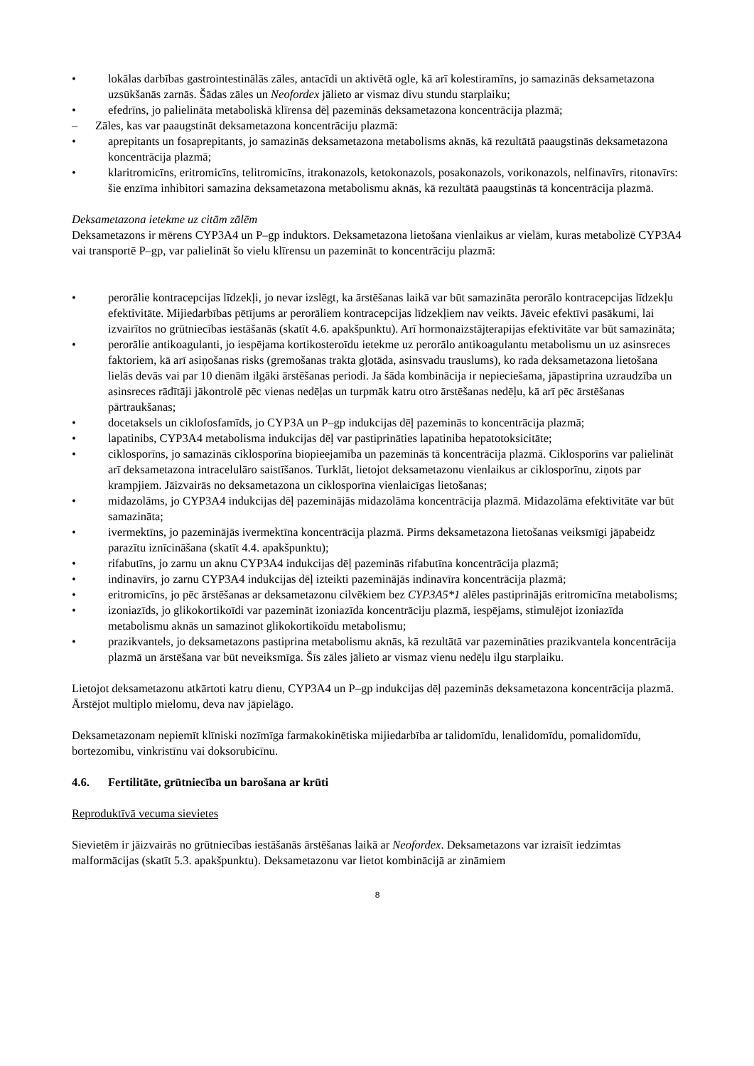• lokālas darbības gastrointestinālās zāles, antacīdi un aktivētā ogle, kā arī kolestiramīns, jo samazinās deksametazona uzsūkšanās zarnās. Šādas zāles un Neofordex jālieto ar vismaz divu stundu starplaiku;
• efedrīns, jo palielināta metaboliskā klīrensa dēļ pazeminās deksametazona koncentrācija plazmā;
– Zāles, kas var paaugstināt deksametazona koncentrāciju plazmā:
• aprepitants un fosaprepitants, jo samazinās deksametazona metabolisms aknās, kā rezultātā paaugstinās deksametazona koncentrācija plazmā;
• klaritromicīns, eritromicīns, telitromicīns, itrakonazols, ketokonazols, posakonazols, vorikonazols, nelfinavīrs, ritonavīrs: šie enzīma inhibitori samazina deksametazona metabolismu aknās, kā rezultātā paaugstinās tā koncentrācija plazmā.
Deksametazona ietekme uz citām zālēm
Deksametazons ir mērens CYP3A4 un P–gp induktors. Deksametazona lietošana vienlaikus ar vielām, kuras metabolizē CYP3A4 vai transportē P–gp, var palielināt šo vielu klīrensu un pazemināt to koncentrāciju plazmā:
• perorālie kontracepcijas līdzekļi, jo nevar izslēgt, ka ārstēšanas laikā var būt samazināta perorālo kontracepcijas līdzekļu efektivitāte. Mijiedarbības pētījums ar perorāliem kontracepcijas līdzekļiem nav veikts. Jāveic efektīvi pasākumi, lai izvairītos no grūtniecības iestāšanās (skatīt 4.6. apakšpunktu). Arī hormonaizstājterapijas efektivitāte var būt samazināta;
• perorālie antikoagulanti, jo iespējama kortikosteroīdu ietekme uz perorālo antikoagulantu metabolismu un uz asinsreces faktoriem, kā arī asiņošanas risks (gremošanas trakta gļotāda, asinsvadu trauslums), ko rada deksametazona lietošana lielās devās vai par 10 dienām ilgāki ārstēšanas periodi. Ja šāda kombinācija ir nepieciešama, jāpastiprina uzraudzība un asinsreces rādītāji jākontrolē pēc vienas nedēļas un turpmāk katru otro ārstēšanas nedēļu, kā arī pēc ārstēšanas pārtraukšanas;
• docetaksels un ciklofosfamīds, jo CYP3A un P–gp indukcijas dēļ pazeminās to koncentrācija plazmā;
• lapatinibs, CYP3A4 metabolisma indukcijas dēļ var pastiprināties lapatiniba hepatotoksicitāte;
• ciklosporīns, jo samazinās ciklosporīna biopieejamība un pazeminās tā koncentrācija plazmā. Ciklosporīns var palielināt arī deksametazona intracelulāro saistīšanos. Turklāt, lietojot deksametazonu vienlaikus ar ciklosporīnu, ziņots par krampjiem. Jāizvairās no deksametazona un ciklosporīna vienlaicīgas lietošanas;
• midazolāms, jo CYP3A4 indukcijas dēļ pazeminājās midazolāma koncentrācija plazmā. Midazolāma efektivitāte var būt samazināta;
• ivermektīns, jo pazeminājās ivermektīna koncentrācija plazmā. Pirms deksametazona lietošanas veiksmīgi jāpabeidz parazītu iznīcināšana (skatīt 4.4. apakšpunktu);
• rifabutīns, jo zarnu un aknu CYP3A4 indukcijas dēļ pazeminās rifabutīna koncentrācija plazmā;
• indinavīrs, jo zarnu CYP3A4 indukcijas dēļ izteikti pazeminājās indinavīra koncentrācija plazmā;
• eritromicīns, jo pēc ārstēšanas ar deksametazonu cilvēkiem bez CYP3A5*1 alēles pastiprinājās eritromicīna metabolisms;
• izoniazīds, jo glikokortikoīdi var pazemināt izoniazīda koncentrāciju plazmā, iespējams, stimulējot izoniazīda metabolismu aknās un samazinot glikokortikoīdu metabolismu;
• prazikvantels, jo deksametazons pastiprina metabolismu aknās, kā rezultātā var pazemināties prazikvantela koncentrācija plazmā un ārstēšana var būt neveiksmīga. Šīs zāles jālieto ar vismaz vienu nedēļu ilgu starplaiku.
Lietojot deksametazonu atkārtoti katru dienu, CYP3A4 un P–gp indukcijas dēļ pazeminās deksametazona koncentrācija plazmā. Ārstējot multiplo mielomu, deva nav jāpielāgo.
Deksametazonam nepiemīt klīniski nozīmīga farmakokinētiska mijiedarbība ar talidomīdu, lenalidomīdu, pomalidomīdu, bortezomibu, vinkristīnu vai doksorubicīnu.
4.6. Fertilitāte, grūtniecība un barošana ar krūti
Reproduktīvā vecuma sievietes
Sievietēm ir jāizvairās no grūtniecības iestāšanās ārstēšanas laikā ar Neofordex. Deksametazons var izraisīt iedzimtas malformācijas (skatīt 5.3. apakšpunktu). Deksametazonu var lietot kombinācijā ar zināmiem
8